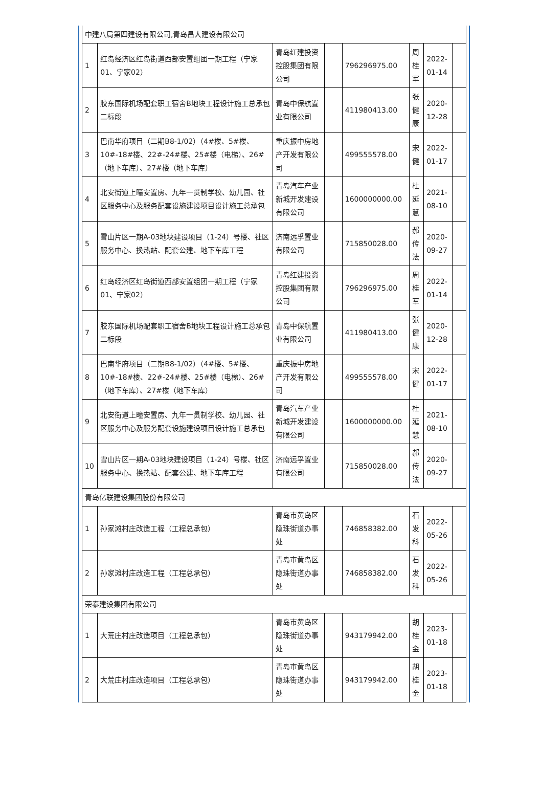| 中建八局第四建设有限公司,青岛昌大建设有限公司 | | | | | | | |
| 1 | 红岛经济区红岛街道西部安置组团一期工程（宁家01、宁家02） | 青岛红建投资控股集团有限公司 | | 796296975.00 | 周桂军 | 2022-01-14 | |
| 2 | 胶东国际机场配套职工宿舍B地块工程设计施工总承包二标段 | 青岛中保航置业有限公司 | | 411980413.00 | 张健康 | 2020-12-28 | |
| 3 | 巴南华府项目（二期B8-1/02）（4#楼、5#楼、10#-18#楼、22#-24#楼、25#楼（电梯）、26#（地下车库）、27#楼（地下车库） | 重庆振中房地产开发有限公司 | | 499555578.00 | 宋健 | 2022-01-17 | |
| 4 | 北安街道上疃安置房、九年一贯制学校、幼儿园、社区服务中心及服务配套设施建设项目设计施工总承包 | 青岛汽车产业新城开发建设有限公司 | | 1600000000.00 | 杜延慧 | 2021-08-10 | |
| 5 | 雪山片区一期A-03地块建设项目（1-24）号楼、社区服务中心、换热站、配套公建、地下车库工程 | 济南远孚置业有限公司 | | 715850028.00 | 郝传法 | 2020-09-27 | |
| 6 | 红岛经济区红岛街道西部安置组团一期工程（宁家01、宁家02） | 青岛红建投资控股集团有限公司 | | 796296975.00 | 周桂军 | 2022-01-14 | |
| 7 | 胶东国际机场配套职工宿舍B地块工程设计施工总承包二标段 | 青岛中保航置业有限公司 | | 411980413.00 | 张健康 | 2020-12-28 | |
| 8 | 巴南华府项目（二期B8-1/02）（4#楼、5#楼、10#-18#楼、22#-24#楼、25#楼（电梯）、26#（地下车库）、27#楼（地下车库） | 重庆振中房地产开发有限公司 | | 499555578.00 | 宋健 | 2022-01-17 | |
| 9 | 北安街道上疃安置房、九年一贯制学校、幼儿园、社区服务中心及服务配套设施建设项目设计施工总承包 | 青岛汽车产业新城开发建设有限公司 | | 1600000000.00 | 杜延慧 | 2021-08-10 | |
| 10 | 雪山片区一期A-03地块建设项目（1-24）号楼、社区服务中心、换热站、配套公建、地下车库工程 | 济南远孚置业有限公司 | | 715850028.00 | 郝传法 | 2020-09-27 | |
| 青岛亿联建设集团股份有限公司 | | | | | | | |
| 1 | 孙家滩村庄改造工程（工程总承包） | 青岛市黄岛区隐珠街道办事处 | | 746858382.00 | 石发科 | 2022-05-26 | |
| 2 | 孙家滩村庄改造工程（工程总承包） | 青岛市黄岛区隐珠街道办事处 | | 746858382.00 | 石发科 | 2022-05-26 | |
| 荣泰建设集团有限公司 | | | | | | | |
| 1 | 大荒庄村庄改造项目（工程总承包） | 青岛市黄岛区隐珠街道办事处 | | 943179942.00 | 胡桂金 | 2023-01-18 | |
| 2 | 大荒庄村庄改造项目（工程总承包） | 青岛市黄岛区隐珠街道办事处 | | 943179942.00 | 胡桂金 | 2023-01-18 | |